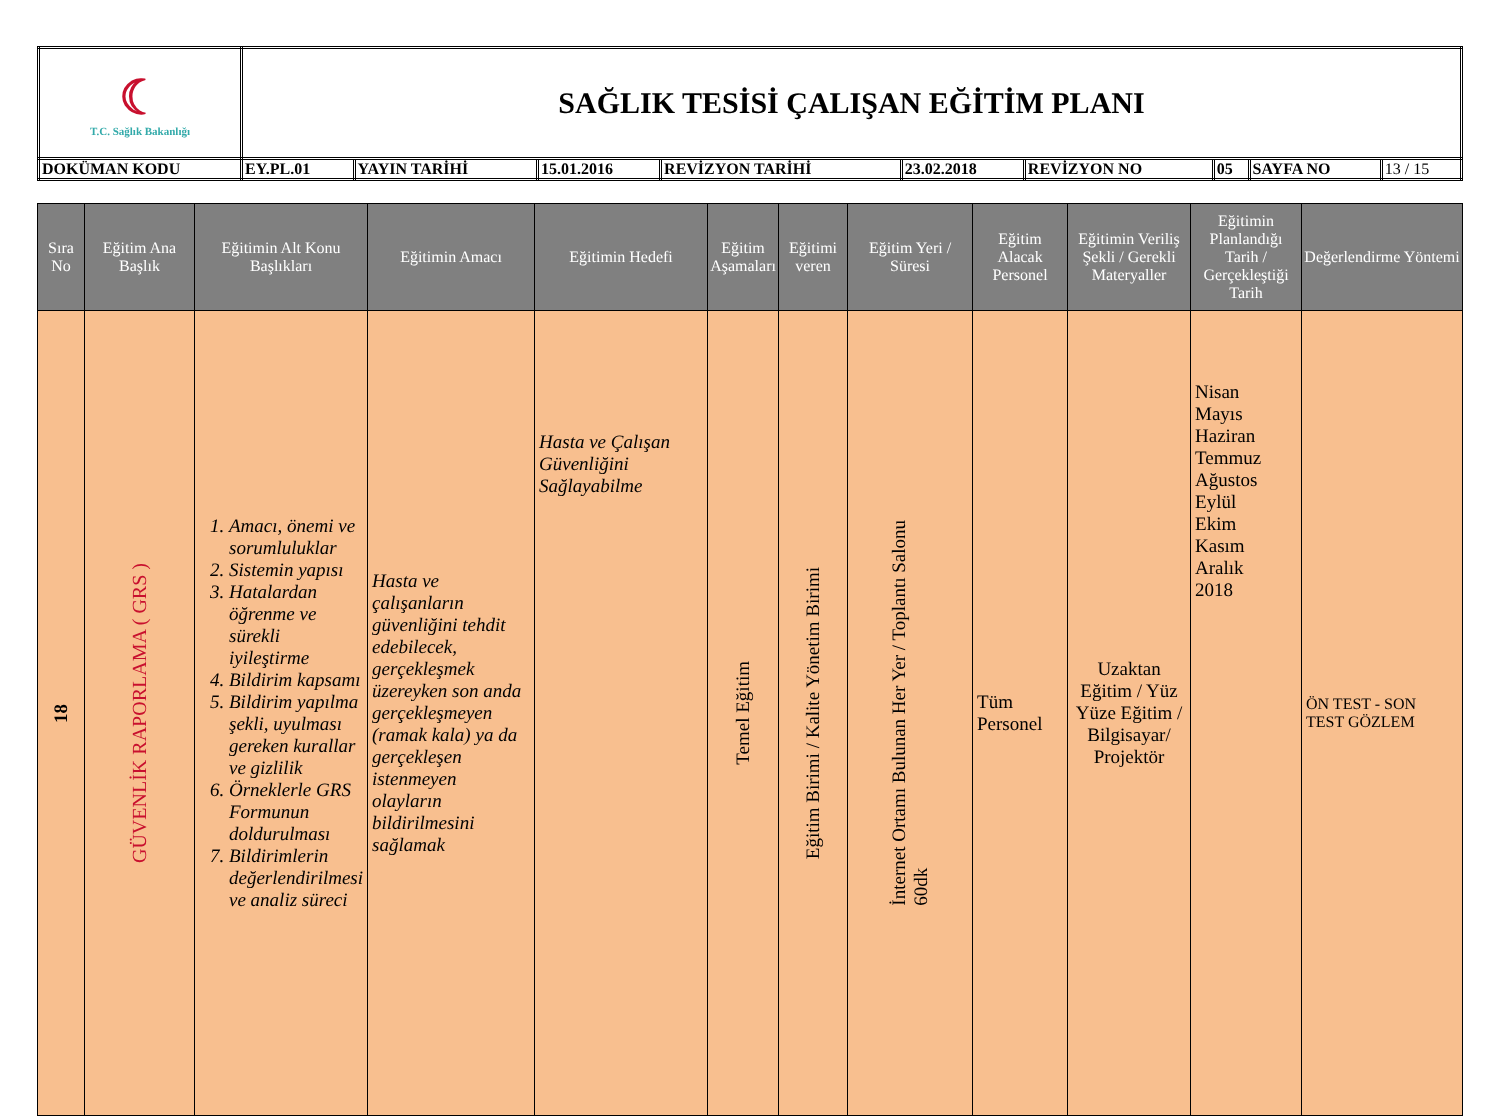| ☾ T.C. Sağlık Bakanlığı | SAĞLIK TESİSİ ÇALIŞAN EĞİTİM PLANI | | | | | | | | |
| DOKÜMAN KODU | EY.PL.01 | YAYIN TARİHİ | 15.01.2016 | REVİZYON TARİHİ | 23.02.2018 | REVİZYON NO | 05 | SAYFA NO | 13 / 15 |
| Sıra No | Eğitim Ana Başlık | Eğitimin Alt Konu Başlıkları | Eğitimin Amacı | Eğitimin Hedefi | Eğitim Aşamaları | Eğitimi veren | Eğitim Yeri / Süresi | Eğitim Alacak Personel | Eğitimin Veriliş Şekli / Gerekli Materyaller | Eğitimin Planlandığı Tarih / Gerçekleştiği Tarih | Değerlendirme Yöntemi |
| --- | --- | --- | --- | --- | --- | --- | --- | --- | --- | --- | --- |
| 18 | GÜVENLİK RAPORLAMA ( GRS ) | 1. Amacı, önemi ve sorumluluklar 2. Sistemin yapısı 3. Hatalardan öğrenme ve sürekli iyileştirme 4. Bildirim kapsamı 5. Bildirim yapılma şekli, uyulması gereken kurallar ve gizlilik 6. Örneklerle GRS Formunun doldurulması 7. Bildirimlerin değerlendirilmesi ve analiz süreci | Hasta ve çalışanların güvenliğini tehdit edebilecek, gerçekleşmek üzereyken son anda gerçekleşmeyen (ramak kala) ya da gerçekleşen istenmeyen olayların bildirilmesini sağlamak | Hasta ve Çalışan Güvenliğini Sağlayabilme | Temel Eğitim | Eğitim Birimi / Kalite Yönetim Birimi | İnternet Ortamı Bulunan Her Yer / Toplantı Salonu 60dk | Tüm Personel | Uzaktan Eğitim / Yüz Yüze Eğitim / Bilgisayar/ Projektör | Nisan Mayıs Haziran Temmuz Ağustos Eylül Ekim Kasım Aralık 2018 | ÖN TEST - SON TEST GÖZLEM |